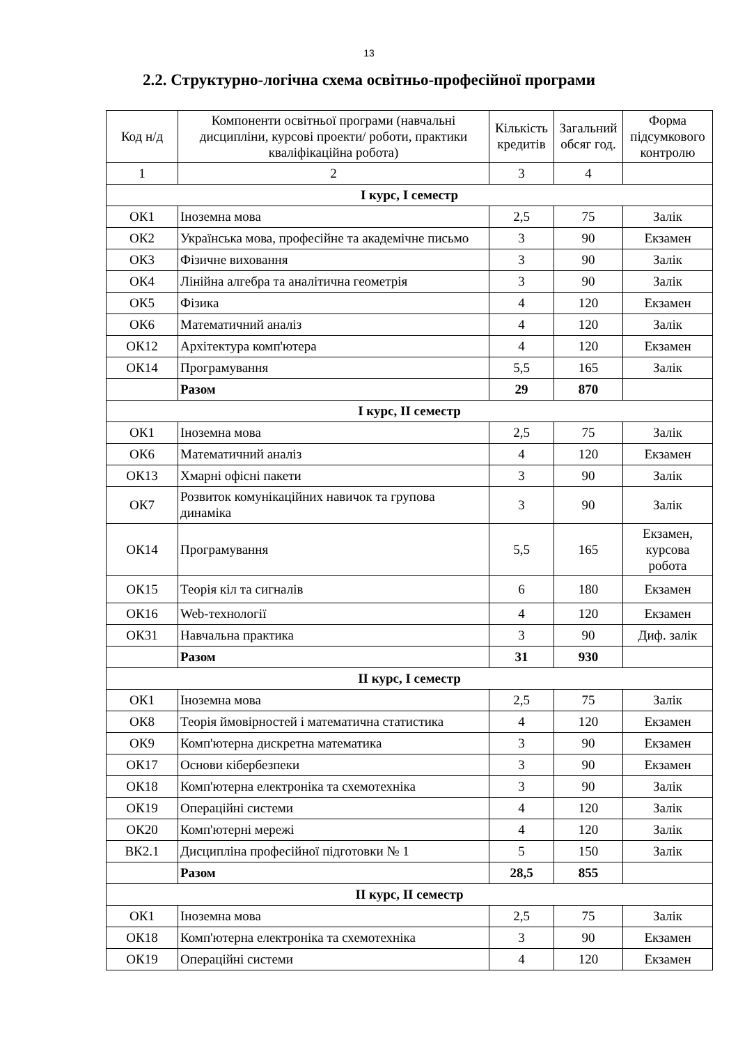13
2.2. Структурно-логічна схема освітньо-професійної програми
| Код н/д | Компоненти освітньої програми (навчальні дисципліни, курсові проекти/ роботи, практики кваліфікаційна робота) | Кількість кредитів | Загальний обсяг год. | Форма підсумкового контролю |
| --- | --- | --- | --- | --- |
| 1 | 2 | 3 | 4 | |
| I курс, I семестр | | | | |
| ОК1 | Іноземна мова | 2,5 | 75 | Залік |
| ОК2 | Українська мова, професійне та академічне письмо | 3 | 90 | Екзамен |
| ОК3 | Фізичне виховання | 3 | 90 | Залік |
| ОК4 | Лінійна алгебра та аналітична геометрія | 3 | 90 | Залік |
| ОК5 | Фізика | 4 | 120 | Екзамен |
| ОК6 | Математичний аналіз | 4 | 120 | Залік |
| ОК12 | Архітектура комп'ютера | 4 | 120 | Екзамен |
| ОК14 | Програмування | 5,5 | 165 | Залік |
| | Разом | 29 | 870 | |
| I курс, II семестр | | | | |
| ОК1 | Іноземна мова | 2,5 | 75 | Залік |
| ОК6 | Математичний аналіз | 4 | 120 | Екзамен |
| ОК13 | Хмарні офісні пакети | 3 | 90 | Залік |
| ОК7 | Розвиток комунікаційних навичок та групова динаміка | 3 | 90 | Залік |
| ОК14 | Програмування | 5,5 | 165 | Екзамен, курсова робота |
| ОК15 | Теорія кіл та сигналів | 6 | 180 | Екзамен |
| ОК16 | Web-технології | 4 | 120 | Екзамен |
| ОК31 | Навчальна практика | 3 | 90 | Диф. залік |
| | Разом | 31 | 930 | |
| II курс, I семестр | | | | |
| ОК1 | Іноземна мова | 2,5 | 75 | Залік |
| ОК8 | Теорія ймовірностей і математична статистика | 4 | 120 | Екзамен |
| ОК9 | Комп'ютерна дискретна математика | 3 | 90 | Екзамен |
| ОК17 | Основи кібербезпеки | 3 | 90 | Екзамен |
| ОК18 | Комп'ютерна електроніка та схемотехніка | 3 | 90 | Залік |
| ОК19 | Операційні системи | 4 | 120 | Залік |
| ОК20 | Комп'ютерні мережі | 4 | 120 | Залік |
| ВК2.1 | Дисципліна професійної підготовки № 1 | 5 | 150 | Залік |
| | Разом | 28,5 | 855 | |
| II курс, II семестр | | | | |
| ОК1 | Іноземна мова | 2,5 | 75 | Залік |
| ОК18 | Комп'ютерна електроніка та схемотехніка | 3 | 90 | Екзамен |
| ОК19 | Операційні системи | 4 | 120 | Екзамен |